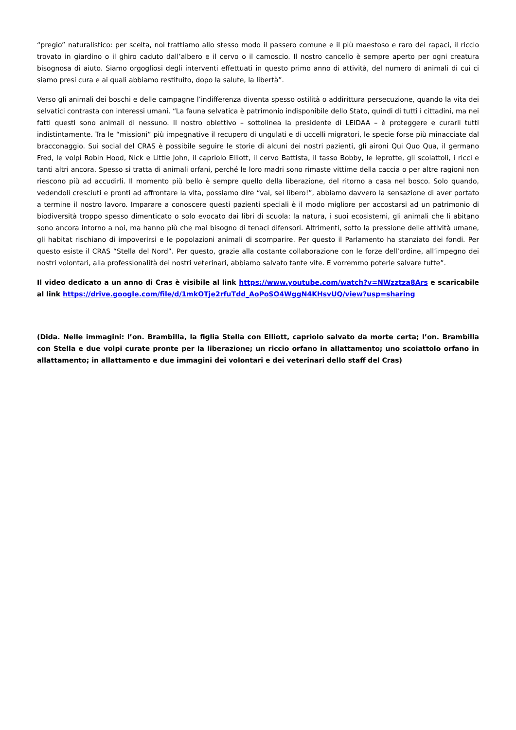“pregio” naturalistico: per scelta, noi trattiamo allo stesso modo il passero comune e il più maestoso e raro dei rapaci, il riccio trovato in giardino o il ghiro caduto dall’albero e il cervo o il camoscio. Il nostro cancello è sempre aperto per ogni creatura bisognosa di aiuto. Siamo orgogliosi degli interventi effettuati in questo primo anno di attività, del numero di animali di cui ci siamo presi cura e ai quali abbiamo restituito, dopo la salute, la libertà”.
Verso gli animali dei boschi e delle campagne l’indifferenza diventa spesso ostilità o addirittura persecuzione, quando la vita dei selvatici contrasta con interessi umani. “La fauna selvatica è patrimonio indisponibile dello Stato, quindi di tutti i cittadini, ma nei fatti questi sono animali di nessuno. Il nostro obiettivo – sottolinea la presidente di LEIDAA – è proteggere e curarli tutti indistintamente. Tra le “missioni” più impegnative il recupero di ungulati e di uccelli migratori, le specie forse più minacciate dal bracconaggio. Sui social del CRAS è possibile seguire le storie di alcuni dei nostri pazienti, gli aironi Qui Quo Qua, il germano Fred, le volpi Robin Hood, Nick e Little John, il capriolo Elliott, il cervo Battista, il tasso Bobby, le leprotte, gli scoiattoli, i ricci e tanti altri ancora. Spesso si tratta di animali orfani, perché le loro madri sono rimaste vittime della caccia o per altre ragioni non riescono più ad accudirli. Il momento più bello è sempre quello della liberazione, del ritorno a casa nel bosco. Solo quando, vedendoli cresciuti e pronti ad affrontare la vita, possiamo dire “vai, sei libero!”, abbiamo davvero la sensazione di aver portato a termine il nostro lavoro. Imparare a conoscere questi pazienti speciali è il modo migliore per accostarsi ad un patrimonio di biodiversità troppo spesso dimenticato o solo evocato dai libri di scuola: la natura, i suoi ecosistemi, gli animali che li abitano sono ancora intorno a noi, ma hanno più che mai bisogno di tenaci difensori. Altrimenti, sotto la pressione delle attività umane, gli habitat rischiano di impoverirsi e le popolazioni animali di scomparire. Per questo il Parlamento ha stanziato dei fondi. Per questo esiste il CRAS “Stella del Nord”. Per questo, grazie alla costante collaborazione con le forze dell’ordine, all’impegno dei nostri volontari, alla professionalità dei nostri veterinari, abbiamo salvato tante vite. E vorremmo poterle salvare tutte”.
Il video dedicato a un anno di Cras è visibile al link https://www.youtube.com/watch?v=NWzztza8Ars e scaricabile al link https://drive.google.com/file/d/1mkOTje2rfuTdd_AoPoSO4WggN4KHsvUQ/view?usp=sharing
(Dida. Nelle immagini: l’on. Brambilla, la figlia Stella con Elliott, capriolo salvato da morte certa; l’on. Brambilla con Stella e due volpi curate pronte per la liberazione; un riccio orfano in allattamento; uno scoiattolo orfano in allattamento; in allattamento e due immagini dei volontari e dei veterinari dello staff del Cras)